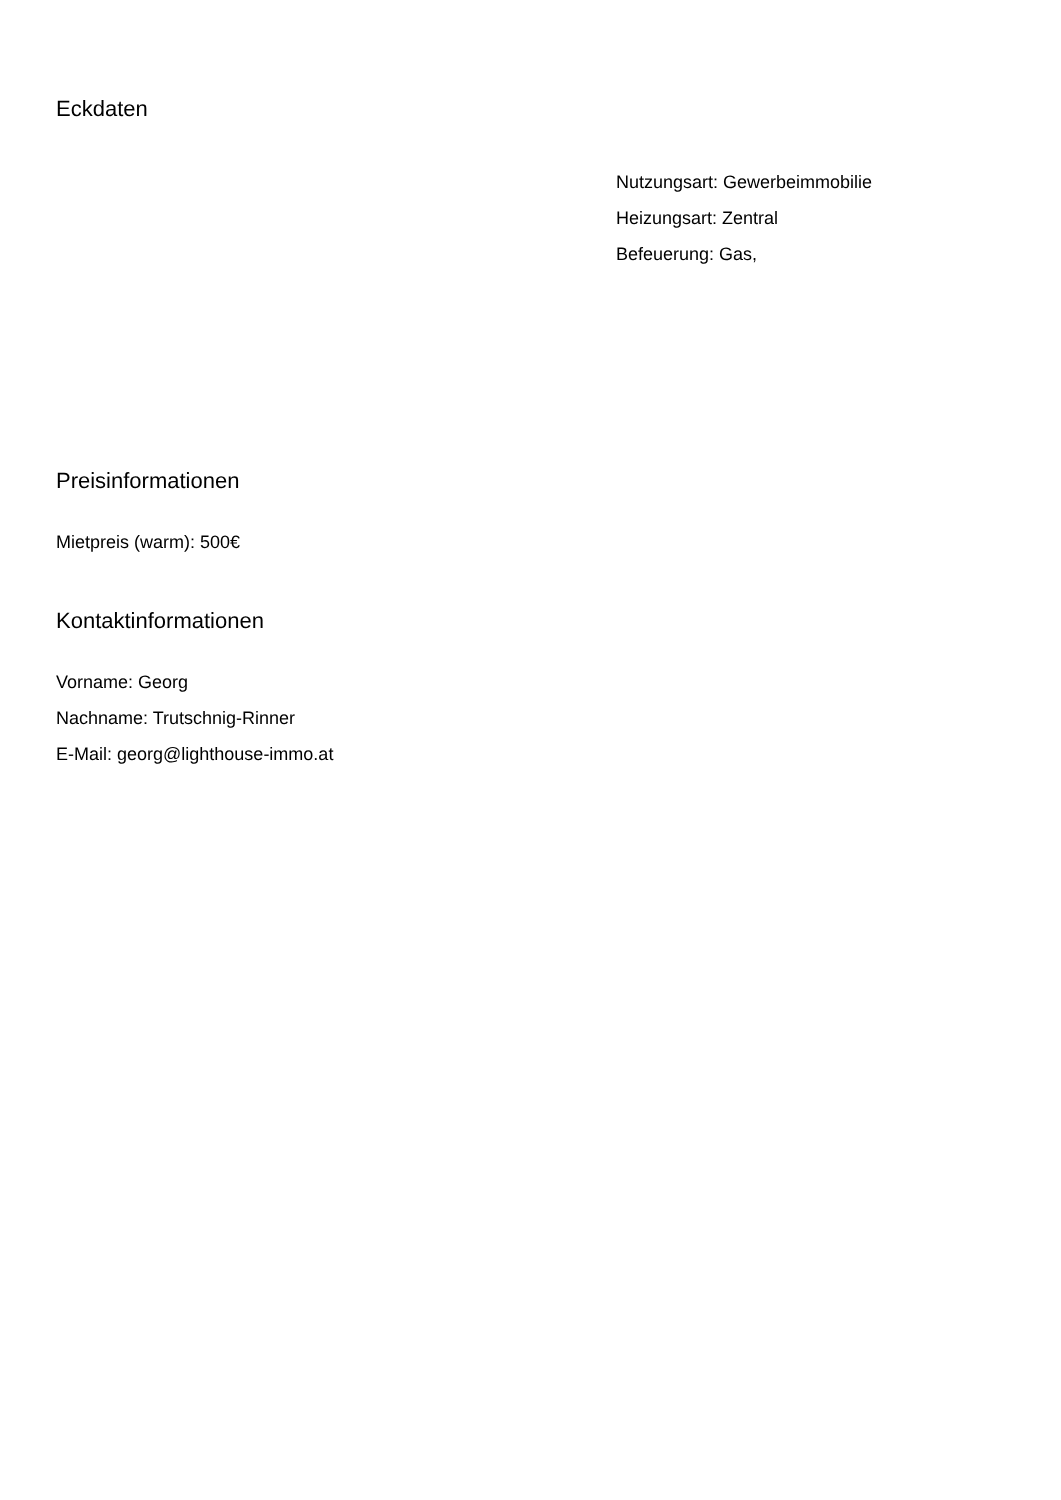Eckdaten
Nutzungsart: Gewerbeimmobilie
Heizungsart: Zentral
Befeuerung: Gas,
Preisinformationen
Mietpreis (warm): 500€
Kontaktinformationen
Vorname: Georg
Nachname: Trutschnig-Rinner
E-Mail: georg@lighthouse-immo.at